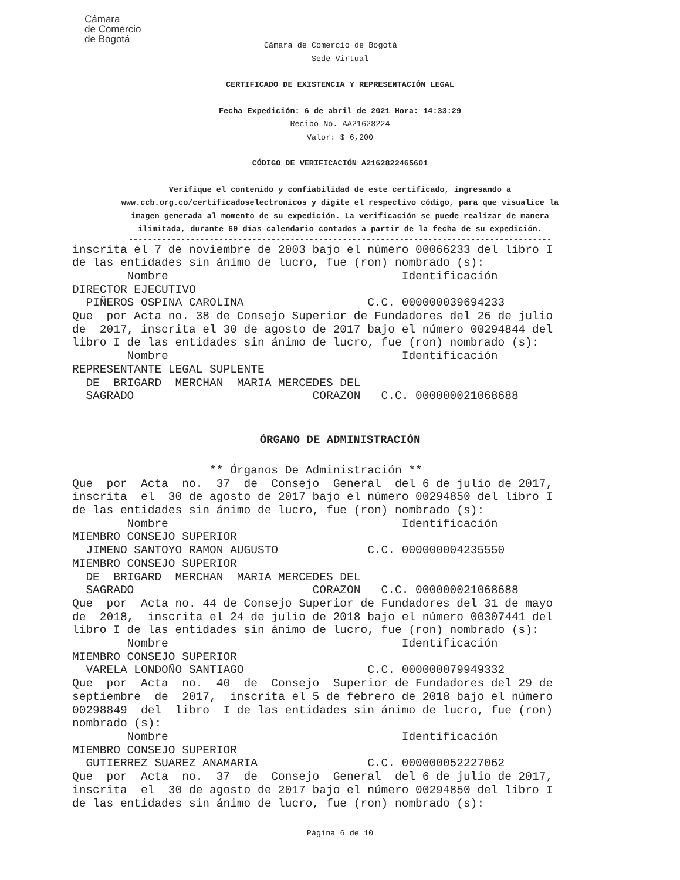Cámara
de Comercio
de Bogotá
Cámara de Comercio de Bogotá
Sede Virtual
CERTIFICADO DE EXISTENCIA Y REPRESENTACIÓN LEGAL
Fecha Expedición: 6 de abril de 2021 Hora: 14:33:29
Recibo No. AA21628224
Valor: $ 6,200
CÓDIGO DE VERIFICACIÓN A2162822465601
Verifique el contenido y confiabilidad de este certificado, ingresando a
www.ccb.org.co/certificadoselectronicos y digite el respectivo código, para que visualice la
imagen generada al momento de su expedición. La verificación se puede realizar de manera
ilimitada, durante 60 días calendario contados a partir de la fecha de su expedición.
-----------------------------------------------------------------------------------------
inscrita el 7 de noviembre de 2003 bajo el número 00066233 del libro I
de las entidades sin ánimo de lucro, fue (ron) nombrado (s):
        Nombre                                  Identificación
DIRECTOR EJECUTIVO
  PIÑEROS OSPINA CAROLINA                  C.C. 000000039694233
Que  por Acta no. 38 de Consejo Superior de Fundadores del 26 de julio
de  2017, inscrita el 30 de agosto de 2017 bajo el número 00294844 del
libro I de las entidades sin ánimo de lucro, fue (ron) nombrado (s):
        Nombre                                  Identificación
REPRESENTANTE LEGAL SUPLENTE
  DE  BRIGARD  MERCHAN  MARIA MERCEDES DEL
  SAGRADO                          CORAZON   C.C. 000000021068688
ÓRGANO DE ADMINISTRACIÓN
                    ** Órganos De Administración **
Que  por  Acta  no.  37  de  Consejo  General  del 6 de julio de 2017,
inscrita  el  30 de agosto de 2017 bajo el número 00294850 del libro I
de las entidades sin ánimo de lucro, fue (ron) nombrado (s):
        Nombre                                  Identificación
MIEMBRO CONSEJO SUPERIOR
  JIMENO SANTOYO RAMON AUGUSTO             C.C. 000000004235550
MIEMBRO CONSEJO SUPERIOR
  DE  BRIGARD  MERCHAN  MARIA MERCEDES DEL
  SAGRADO                          CORAZON   C.C. 000000021068688
Que  por  Acta no. 44 de Consejo Superior de Fundadores del 31 de mayo
de  2018,  inscrita el 24 de julio de 2018 bajo el número 00307441 del
libro I de las entidades sin ánimo de lucro, fue (ron) nombrado (s):
        Nombre                                  Identificación
MIEMBRO CONSEJO SUPERIOR
  VARELA LONDOÑO SANTIAGO                  C.C. 000000079949332
Que  por  Acta  no.  40  de  Consejo  Superior de Fundadores del 29 de
septiembre  de  2017,  inscrita el 5 de febrero de 2018 bajo el número
00298849  del  libro  I de las entidades sin ánimo de lucro, fue (ron)
nombrado (s):
        Nombre                                  Identificación
MIEMBRO CONSEJO SUPERIOR
  GUTIERREZ SUAREZ ANAMARIA                C.C. 000000052227062
Que  por  Acta  no.  37  de  Consejo  General  del 6 de julio de 2017,
inscrita  el  30 de agosto de 2017 bajo el número 00294850 del libro I
de las entidades sin ánimo de lucro, fue (ron) nombrado (s):
Página 6 de 10